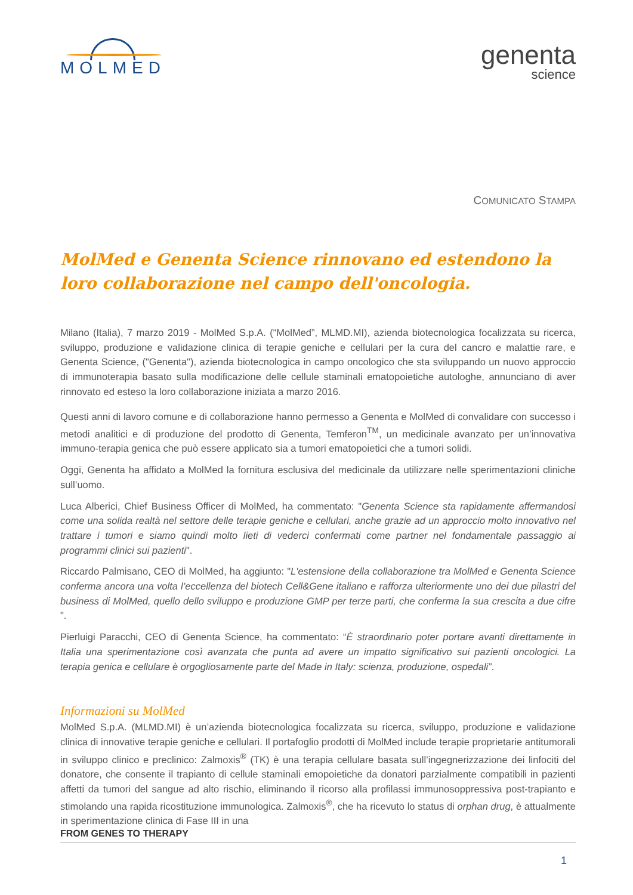MOLMED
genenta
science
COMUNICATO STAMPA
MolMed e Genenta Science rinnovano ed estendono la loro collaborazione nel campo dell'oncologia.
Milano (Italia), 7 marzo 2019 - MolMed S.p.A. (“MolMed”, MLMD.MI), azienda biotecnologica focalizzata su ricerca, sviluppo, produzione e validazione clinica di terapie geniche e cellulari per la cura del cancro e malattie rare, e Genenta Science, ("Genenta"), azienda biotecnologica in campo oncologico che sta sviluppando un nuovo approccio di immunoterapia basato sulla modificazione delle cellule staminali ematopoietiche autologhe, annunciano di aver rinnovato ed esteso la loro collaborazione iniziata a marzo 2016.
Questi anni di lavoro comune e di collaborazione hanno permesso a Genenta e MolMed di convalidare con successo i metodi analitici e di produzione del prodotto di Genenta, Temferon<sup>TM</sup>, un medicinale avanzato per un’innovativa immuno-terapia genica che può essere applicato sia a tumori ematopoietici che a tumori solidi.
Oggi, Genenta ha affidato a MolMed la fornitura esclusiva del medicinale da utilizzare nelle sperimentazioni cliniche sull’uomo.
Luca Alberici, Chief Business Officer di MolMed, ha commentato: "Genenta Science sta rapidamente affermandosi come una solida realtà nel settore delle terapie geniche e cellulari, anche grazie ad un approccio molto innovativo nel trattare i tumori e siamo quindi molto lieti di vederci confermati come partner nel fondamentale passaggio ai programmi clinici sui pazienti".
Riccardo Palmisano, CEO di MolMed, ha aggiunto: "L'estensione della collaborazione tra MolMed e Genenta Science conferma ancora una volta l’eccellenza del biotech Cell&Gene italiano e rafforza ulteriormente uno dei due pilastri del business di MolMed, quello dello sviluppo e produzione GMP per terze parti, che conferma la sua crescita a due cifre ".
Pierluigi Paracchi, CEO di Genenta Science, ha commentato: “È straordinario poter portare avanti direttamente in Italia una sperimentazione così avanzata che punta ad avere un impatto significativo sui pazienti oncologici. La terapia genica e cellulare è orgogliosamente parte del Made in Italy: scienza, produzione, ospedali”.
Informazioni su MolMed
MolMed S.p.A. (MLMD.MI) è un’azienda biotecnologica focalizzata su ricerca, sviluppo, produzione e validazione clinica di innovative terapie geniche e cellulari. Il portafoglio prodotti di MolMed include terapie proprietarie antitumorali in sviluppo clinico e preclinico: Zalmoxis<sup>®</sup> (TK) è una terapia cellulare basata sull’ingegnerizzazione dei linfociti del donatore, che consente il trapianto di cellule staminali emopoietiche da donatori parzialmente compatibili in pazienti affetti da tumori del sangue ad alto rischio, eliminando il ricorso alla profilassi immunosoppressiva post-trapianto e stimolando una rapida ricostituzione immunologica. Zalmoxis<sup>®</sup>, che ha ricevuto lo status di orphan drug, è attualmente in sperimentazione clinica di Fase III in una
FROM GENES TO THERAPY
1